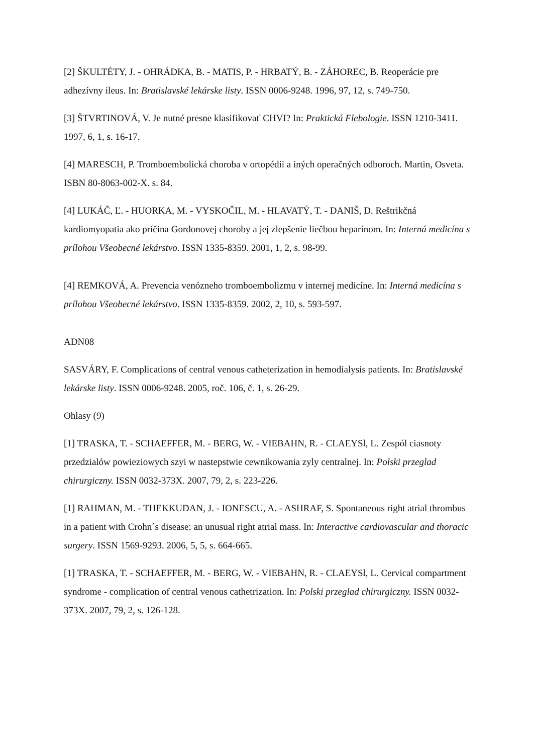[2] ŠKULTÉTY, J. - OHRÁDKA, B. - MATIS, P. - HRBATÝ, B. - ZÁHOREC, B. Reoperácie pre adhezívny ileus. In: Bratislavské lekárske listy. ISSN 0006-9248. 1996, 97, 12, s. 749-750.
[3] ŠTVRTINOVÁ, V. Je nutné presne klasifikovať CHVI? In: Praktická Flebologie. ISSN 1210-3411. 1997, 6, 1, s. 16-17.
[4] MARESCH, P. Tromboembolická choroba v ortopédii a iných operačných odboroch. Martin, Osveta. ISBN 80-8063-002-X. s. 84.
[4] LUKÁČ, Ľ. - HUORKA, M. - VYSKOČIL, M. - HLAVATÝ, T. - DANIŠ, D. Reštrikčná kardiomyopatia ako príčina Gordonovej choroby a jej zlepšenie liečbou heparínom. In: Interná medicína s prílohou Všeobecné lekárstvo. ISSN 1335-8359. 2001, 1, 2, s. 98-99.
[4] REMKOVÁ, A. Prevencia venózneho tromboembolizmu v internej medicíne. In: Interná medicína s prílohou Všeobecné lekárstvo. ISSN 1335-8359. 2002, 2, 10, s. 593-597.
ADN08
SASVÁRY, F. Complications of central venous catheterization in hemodialysis patients. In: Bratislavské lekárske listy. ISSN 0006-9248. 2005, roč. 106, č. 1, s. 26-29.
Ohlasy (9)
[1] TRASKA, T. - SCHAEFFER, M. - BERG, W. - VIEBAHN, R. - CLAEYSl, L. Zespól ciasnoty przedzialów powieziowych szyi w nastepstwie cewnikowania zyly centralnej. In: Polski przeglad chirurgiczny. ISSN 0032-373X. 2007, 79, 2, s. 223-226.
[1] RAHMAN, M. - THEKKUDAN, J. - IONESCU, A. - ASHRAF, S. Spontaneous right atrial thrombus in a patient with Crohn´s disease: an unusual right atrial mass. In: Interactive cardiovascular and thoracic surgery. ISSN 1569-9293. 2006, 5, 5, s. 664-665.
[1] TRASKA, T. - SCHAEFFER, M. - BERG, W. - VIEBAHN, R. - CLAEYSl, L. Cervical compartment syndrome - complication of central venous cathetrization. In: Polski przeglad chirurgiczny. ISSN 0032-373X. 2007, 79, 2, s. 126-128.